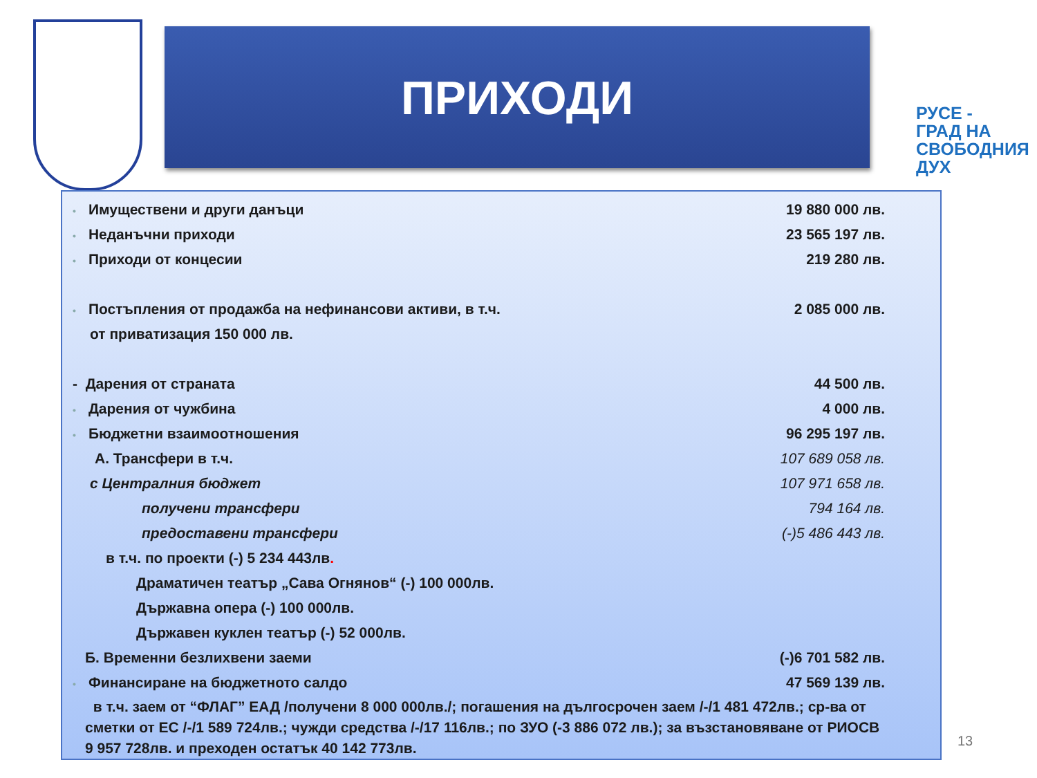ПРИХОДИ
РУСЕ -
ГРАД НА
СВОБОДНИЯ
ДУХ
• Имуществени и други данъци 19 880 000 лв.
• Неданъчни приходи 23 565 197 лв.
• Приходи от концесии 219 280 лв.
• Постъпления от продажба на нефинансови активи, в т.ч. 2 085 000 лв.
от приватизация 150 000 лв.
- Дарения от страната 44 500 лв.
• Дарения от чужбина 4 000 лв.
• Бюджетни взаимоотношения 96 295 197 лв.
А. Трансфери в т.ч. 107 689 058 лв.
с Централния бюджет 107 971 658 лв.
получени трансфери 794 164 лв.
предоставени трансфери (-)5 486 443 лв.
в т.ч. по проекти (-) 5 234 443лв.
Драматичен театър „Сава Огнянов“ (-) 100 000лв.
Държавна опера (-) 100 000лв.
Държавен куклен театър (-) 52 000лв.
Б. Временни безлихвени заеми (-)6 701 582 лв.
• Финансиране на бюджетното салдо 47 569 139 лв.
в т.ч. заем от “ФЛАГ” ЕАД /получени 8 000 000лв./; погашения на дългосрочен заем /-/1 481 472лв.; ср-ва от сметки от ЕС /-/1 589 724лв.; чужди средства /-/17 116лв.; по ЗУО (-3 886 072 лв.); за възстановяване от РИОСВ 9 957 728лв. и преходен остатък 40 142 773лв.
13